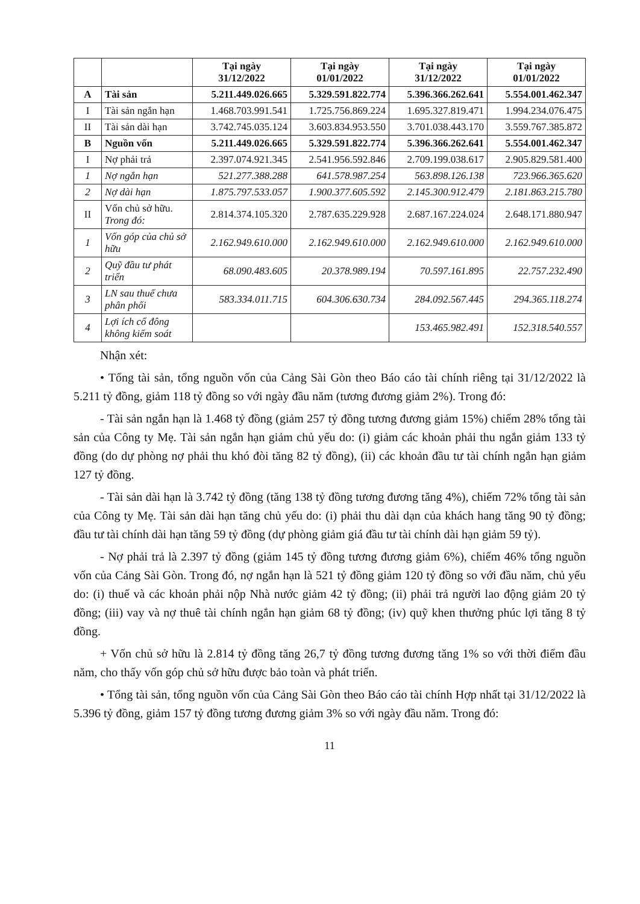| | | Tại ngày 31/12/2022 | Tại ngày 01/01/2022 | Tại ngày 31/12/2022 | Tại ngày 01/01/2022 |
| --- | --- | --- | --- | --- | --- |
| A | Tài sản | 5.211.449.026.665 | 5.329.591.822.774 | 5.396.366.262.641 | 5.554.001.462.347 |
| I | Tài sản ngắn hạn | 1.468.703.991.541 | 1.725.756.869.224 | 1.695.327.819.471 | 1.994.234.076.475 |
| II | Tài sản dài hạn | 3.742.745.035.124 | 3.603.834.953.550 | 3.701.038.443.170 | 3.559.767.385.872 |
| B | Nguồn vốn | 5.211.449.026.665 | 5.329.591.822.774 | 5.396.366.262.641 | 5.554.001.462.347 |
| I | Nợ phải trả | 2.397.074.921.345 | 2.541.956.592.846 | 2.709.199.038.617 | 2.905.829.581.400 |
| 1 | Nợ ngắn hạn | 521.277.388.288 | 641.578.987.254 | 563.898.126.138 | 723.966.365.620 |
| 2 | Nợ dài hạn | 1.875.797.533.057 | 1.900.377.605.592 | 2.145.300.912.479 | 2.181.863.215.780 |
| II | Vốn chủ sở hữu. Trong đó: | 2.814.374.105.320 | 2.787.635.229.928 | 2.687.167.224.024 | 2.648.171.880.947 |
| 1 | Vốn góp của chủ sở hữu | 2.162.949.610.000 | 2.162.949.610.000 | 2.162.949.610.000 | 2.162.949.610.000 |
| 2 | Quỹ đầu tư phát triển | 68.090.483.605 | 20.378.989.194 | 70.597.161.895 | 22.757.232.490 |
| 3 | LN sau thuế chưa phân phối | 583.334.011.715 | 604.306.630.734 | 284.092.567.445 | 294.365.118.274 |
| 4 | Lợi ích cổ đông không kiểm soát | | | 153.465.982.491 | 152.318.540.557 |
Nhận xét:
• Tổng tài sản, tổng nguồn vốn của Cảng Sài Gòn theo Báo cáo tài chính riêng tại 31/12/2022 là 5.211 tỷ đồng, giảm 118 tỷ đồng so với ngày đầu năm (tương đương giảm 2%). Trong đó:
- Tài sản ngắn hạn là 1.468 tỷ đồng (giảm 257 tỷ đồng tương đương giảm 15%) chiếm 28% tổng tài sản của Công ty Mẹ. Tài sản ngắn hạn giảm chủ yếu do: (i) giảm các khoản phải thu ngắn giảm 133 tỷ đồng (do dự phòng nợ phải thu khó đòi tăng 82 tỷ đồng), (ii) các khoản đầu tư tài chính ngắn hạn giảm 127 tỷ đồng.
- Tài sản dài hạn là 3.742 tỷ đồng (tăng 138 tỷ đồng tương đương tăng 4%), chiếm 72% tổng tài sản của Công ty Mẹ. Tài sản dài hạn tăng chủ yếu do: (i) phải thu dài dạn của khách hang tăng 90 tỷ đồng; đầu tư tài chính dài hạn tăng 59 tỷ đồng (dự phòng giảm giá đầu tư tài chính dài hạn giảm 59 tỷ).
- Nợ phải trả là 2.397 tỷ đồng (giảm 145 tỷ đồng tương đương giảm 6%), chiếm 46% tổng nguồn vốn của Cảng Sài Gòn. Trong đó, nợ ngắn hạn là 521 tỷ đồng giảm 120 tỷ đồng so với đầu năm, chủ yếu do: (i) thuế và các khoản phải nộp Nhà nước giảm 42 tỷ đồng; (ii) phải trả người lao động giảm 20 tỷ đồng; (iii) vay và nợ thuê tài chính ngắn hạn giảm 68 tỷ đồng; (iv) quỹ khen thưởng phúc lợi tăng 8 tỷ đồng.
+ Vốn chủ sở hữu là 2.814 tỷ đồng tăng 26,7 tỷ đồng tương đương tăng 1% so với thời điểm đầu năm, cho thấy vốn góp chủ sở hữu được bảo toàn và phát triển.
• Tổng tài sản, tổng nguồn vốn của Cảng Sài Gòn theo Báo cáo tài chính Hợp nhất tại 31/12/2022 là 5.396 tỷ đồng, giảm 157 tỷ đồng tương đương giảm 3% so với ngày đầu năm. Trong đó:
11